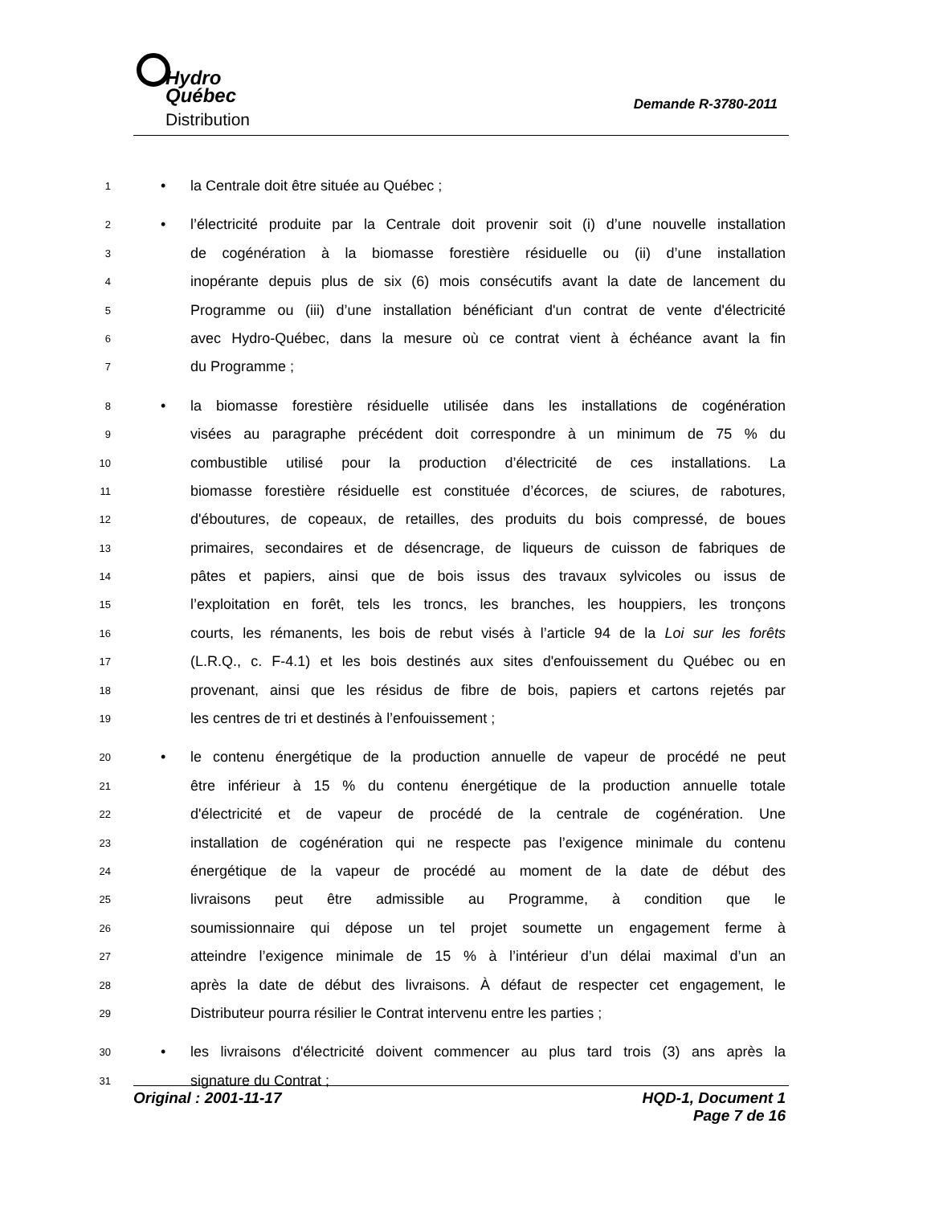Hydro
Québec
Distribution
Demande R-3780-2011
1 • la Centrale doit être située au Québec ;
2 • l’électricité produite par la Centrale doit provenir soit (i) d’une nouvelle installation
3 de cogénération à la biomasse forestière résiduelle ou (ii) d’une installation
4 inopérante depuis plus de six (6) mois consécutifs avant la date de lancement du
5 Programme ou (iii) d’une installation bénéficiant d'un contrat de vente d'électricité
6 avec Hydro-Québec, dans la mesure où ce contrat vient à échéance avant la fin
7 du Programme ;
8 • la biomasse forestière résiduelle utilisée dans les installations de cogénération
9 visées au paragraphe précédent doit correspondre à un minimum de 75 % du
10 combustible utilisé pour la production d’électricité de ces installations. La
11 biomasse forestière résiduelle est constituée d’écorces, de sciures, de rabotures,
12 d'éboutures, de copeaux, de retailles, des produits du bois compressé, de boues
13 primaires, secondaires et de désencrage, de liqueurs de cuisson de fabriques de
14 pâtes et papiers, ainsi que de bois issus des travaux sylvicoles ou issus de
15 l’exploitation en forêt, tels les troncs, les branches, les houppiers, les tronçons
16 courts, les rémanents, les bois de rebut visés à l’article 94 de la Loi sur les forêts
17 (L.R.Q., c. F-4.1) et les bois destinés aux sites d'enfouissement du Québec ou en
18 provenant, ainsi que les résidus de fibre de bois, papiers et cartons rejetés par
19 les centres de tri et destinés à l’enfouissement ;
20 • le contenu énergétique de la production annuelle de vapeur de procédé ne peut
21 être inférieur à 15 % du contenu énergétique de la production annuelle totale
22 d'électricité et de vapeur de procédé de la centrale de cogénération. Une
23 installation de cogénération qui ne respecte pas l’exigence minimale du contenu
24 énergétique de la vapeur de procédé au moment de la date de début des
25 livraisons peut être admissible au Programme, à condition que le
26 soumissionnaire qui dépose un tel projet soumette un engagement ferme à
27 atteindre l’exigence minimale de 15 % à l’intérieur d’un délai maximal d’un an
28 après la date de début des livraisons. À défaut de respecter cet engagement, le
29 Distributeur pourra résilier le Contrat intervenu entre les parties ;
30 • les livraisons d'électricité doivent commencer au plus tard trois (3) ans après la
31 signature du Contrat ;
Original : 2001-11-17 HQD-1, Document 1
Page 7 de 16